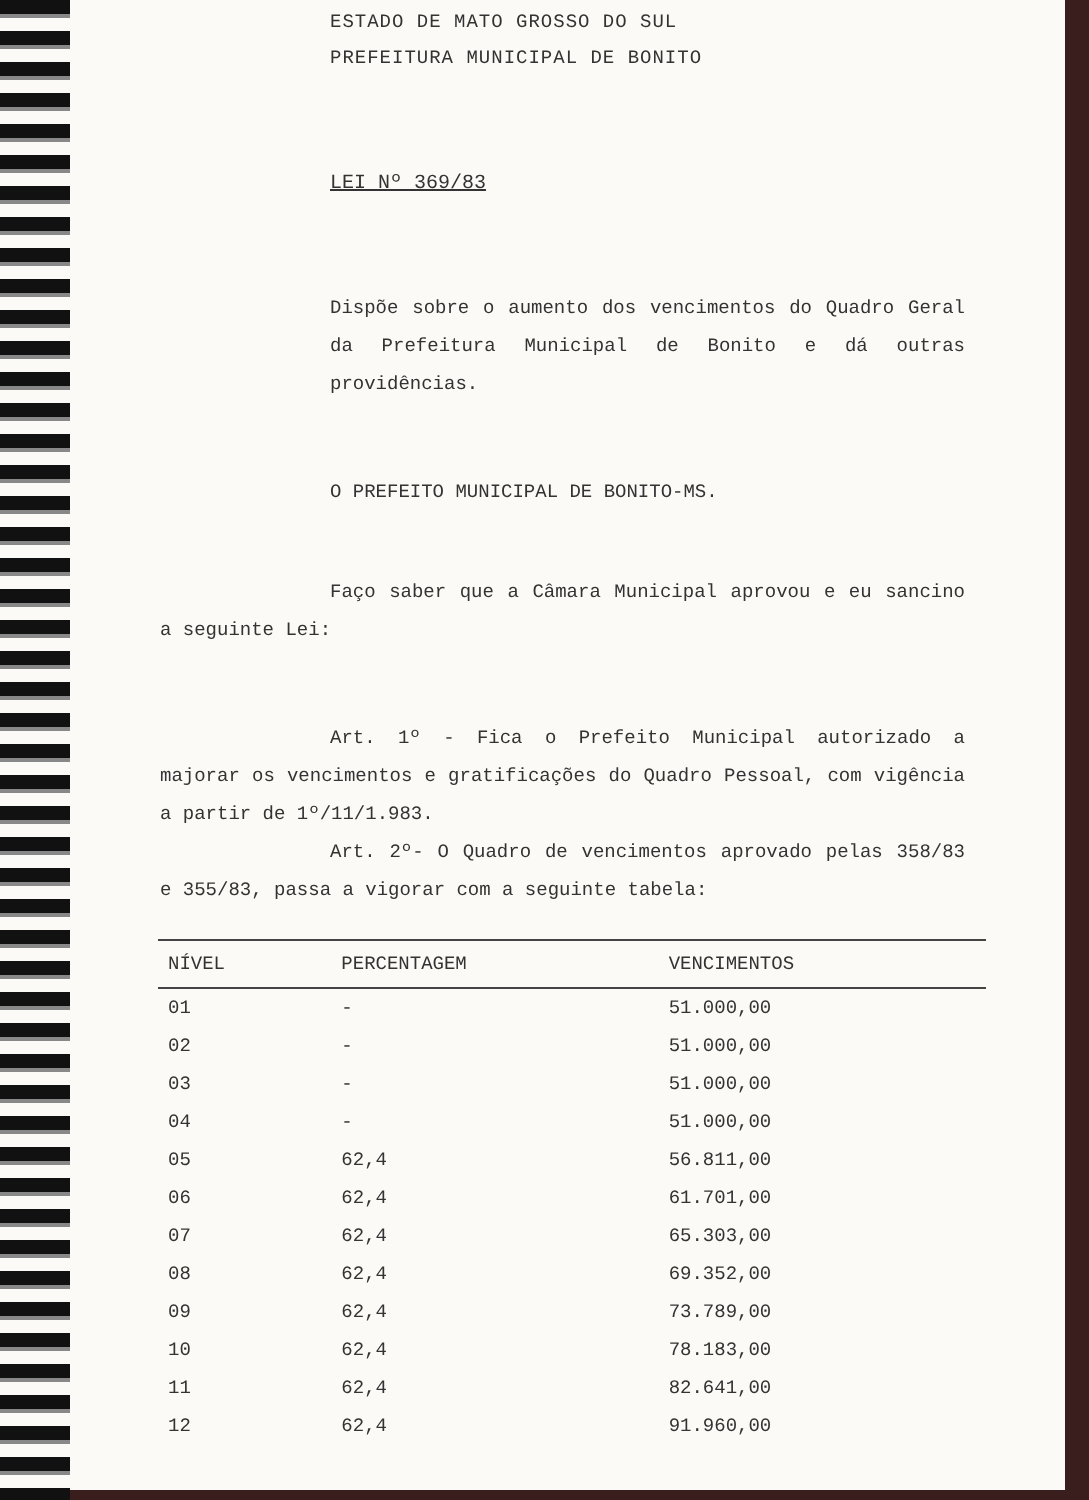ESTADO DE MATO GROSSO DO SUL
PREFEITURA MUNICIPAL DE BONITO
LEI Nº 369/83
Dispõe sobre o aumento dos vencimentos do Quadro Geral da Prefeitura Municipal de Bonito e dá outras providências.
O PREFEITO MUNICIPAL DE BONITO-MS.
Faço saber que a Câmara Municipal aprovou e eu sancino a seguinte Lei:
Art. 1º - Fica o Prefeito Municipal autorizado a majorar os vencimentos e gratificações do Quadro Pessoal, com vigência a partir de 1º/11/1.983.
Art. 2º- O Quadro de vencimentos aprovado pelas 358/83 e 355/83, passa a vigorar com a seguinte tabela:
| NÍVEL | PERCENTAGEM | VENCIMENTOS |
| --- | --- | --- |
| 01 | - | 51.000,00 |
| 02 | - | 51.000,00 |
| 03 | - | 51.000,00 |
| 04 | - | 51.000,00 |
| 05 | 62,4 | 56.811,00 |
| 06 | 62,4 | 61.701,00 |
| 07 | 62,4 | 65.303,00 |
| 08 | 62,4 | 69.352,00 |
| 09 | 62,4 | 73.789,00 |
| 10 | 62,4 | 78.183,00 |
| 11 | 62,4 | 82.641,00 |
| 12 | 62,4 | 91.960,00 |